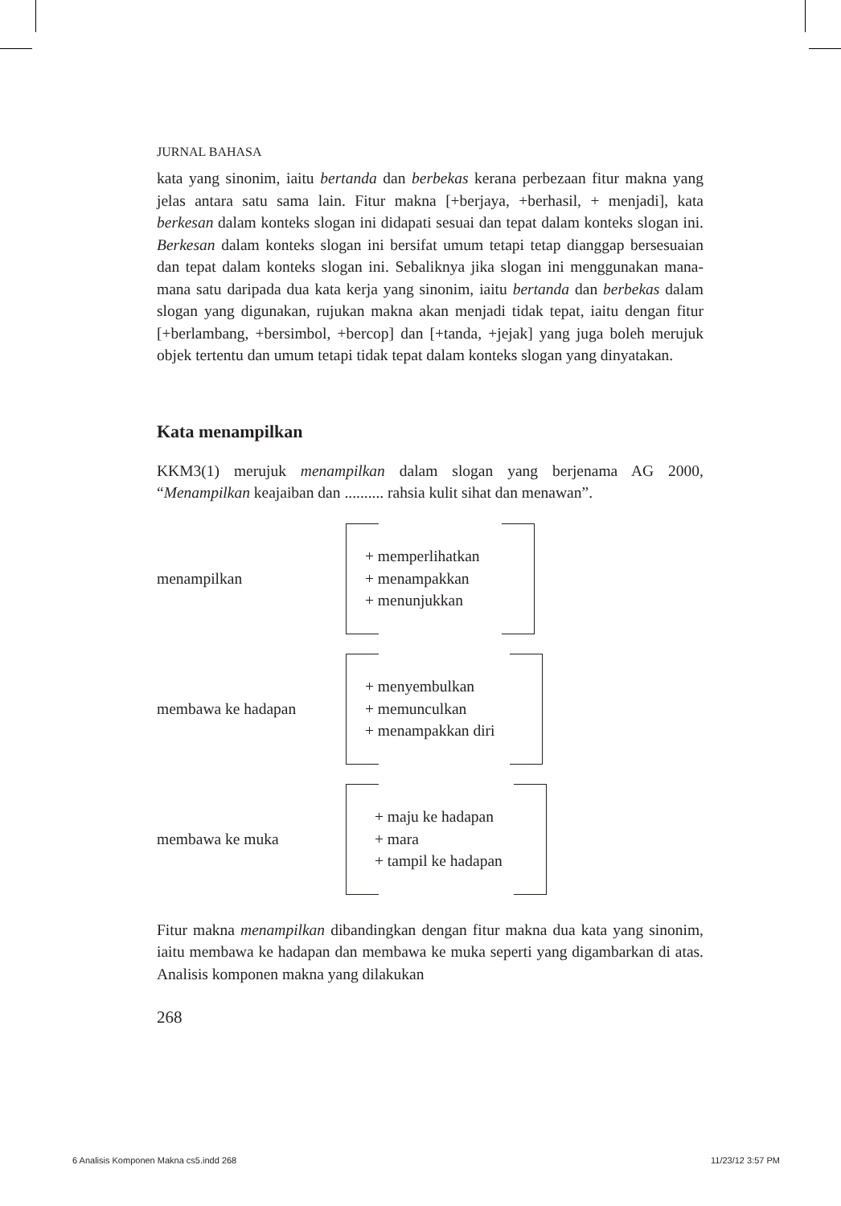JURNAL BAHASA
kata yang sinonim, iaitu bertanda dan berbekas kerana perbezaan fitur makna yang jelas antara satu sama lain. Fitur makna [+berjaya, +berhasil, + menjadi], kata berkesan dalam konteks slogan ini didapati sesuai dan tepat dalam konteks slogan ini. Berkesan dalam konteks slogan ini bersifat umum tetapi tetap dianggap bersesuaian dan tepat dalam konteks slogan ini. Sebaliknya jika slogan ini menggunakan mana-mana satu daripada dua kata kerja yang sinonim, iaitu bertanda dan berbekas dalam slogan yang digunakan, rujukan makna akan menjadi tidak tepat, iaitu dengan fitur [+berlambang, +bersimbol, +bercop] dan [+tanda, +jejak] yang juga boleh merujuk objek tertentu dan umum tetapi tidak tepat dalam konteks slogan yang dinyatakan.
Kata menampilkan
KKM3(1) merujuk menampilkan dalam slogan yang berjenama AG 2000, “Menampilkan keajaiban dan .......... rahsia kulit sihat dan menawan”.
menampilkan
+ memperlihatkan
+ menampakkan
+ menunjukkan
membawa ke hadapan
+ menyembulkan
+ memunculkan
+ menampakkan diri
membawa ke muka
+ maju ke hadapan
+ mara
+ tampil ke hadapan
Fitur makna menampilkan dibandingkan dengan fitur makna dua kata yang sinonim, iaitu membawa ke hadapan dan membawa ke muka seperti yang digambarkan di atas. Analisis komponen makna yang dilakukan
268
6 Analisis Komponen Makna cs5.indd 268 11/23/12 3:57 PM